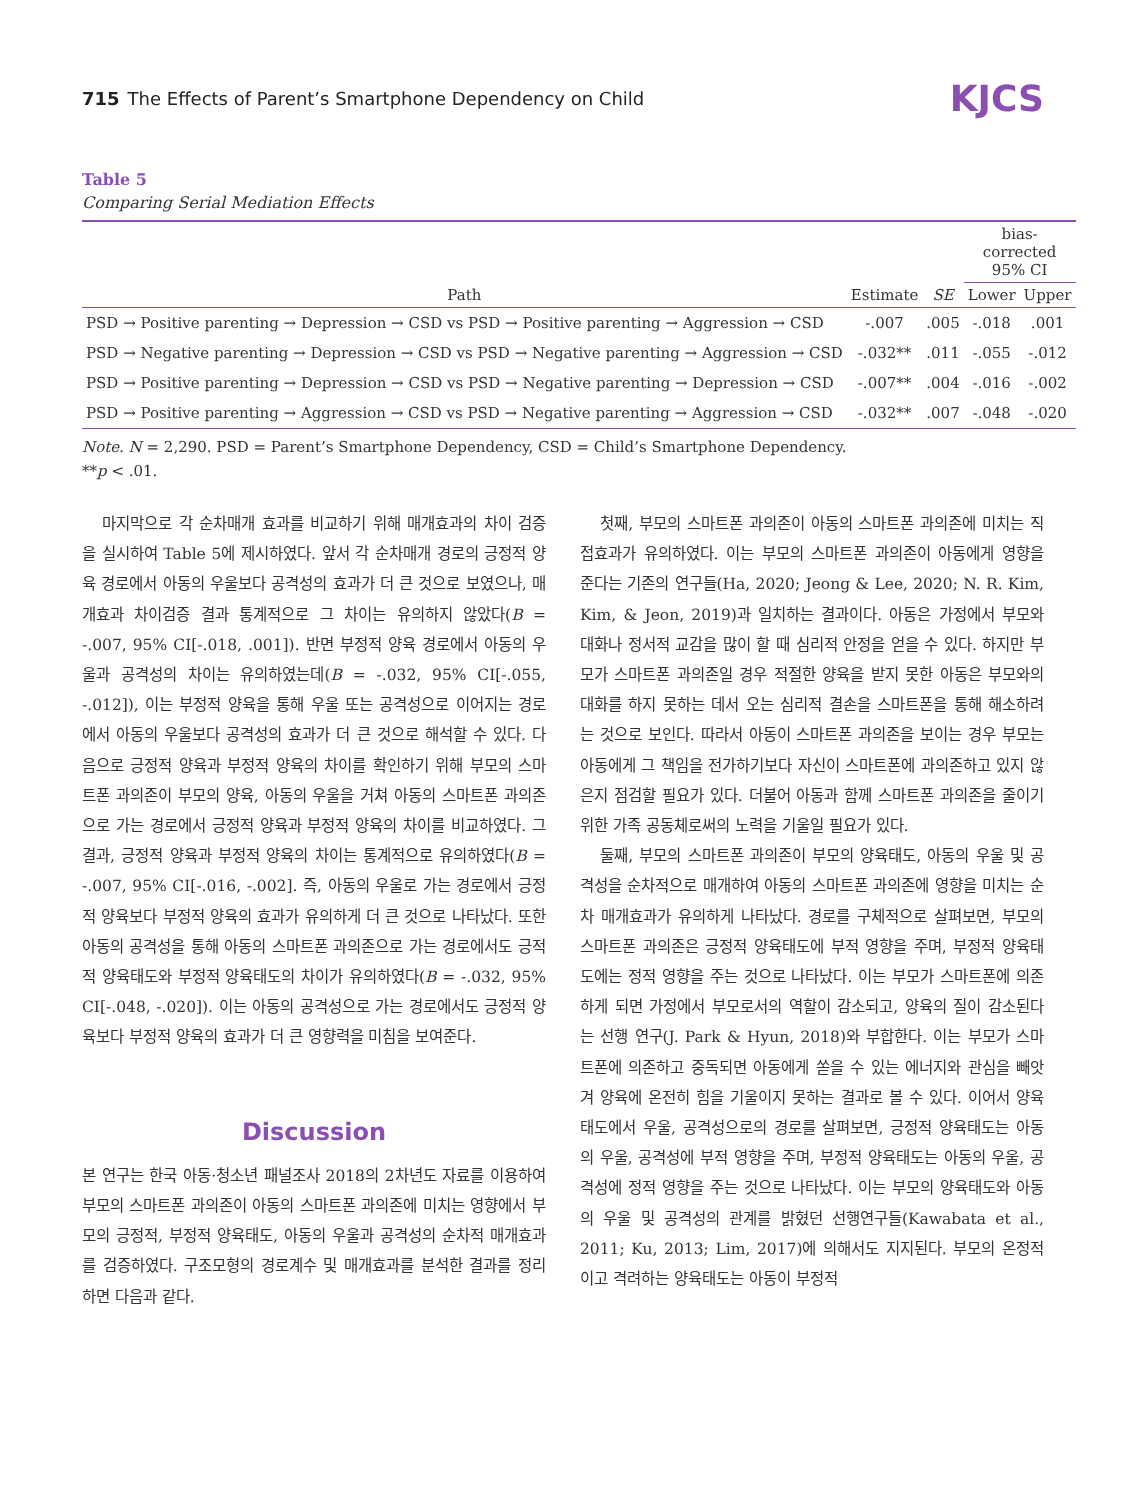715 The Effects of Parent’s Smartphone Dependency on Child
KJCS
Table 5
Comparing Serial Mediation Effects
| Path | Estimate | SE | bias-corrected 95% CI | |
| --- | --- | --- | --- | --- |
| | | | Lower | Upper |
| PSD → Positive parenting → Depression → CSD vs PSD → Positive parenting → Aggression → CSD | -.007 | .005 | -.018 | .001 |
| PSD → Negative parenting → Depression → CSD vs PSD → Negative parenting → Aggression → CSD | -.032** | .011 | -.055 | -.012 |
| PSD → Positive parenting → Depression → CSD vs PSD → Negative parenting → Depression → CSD | -.007** | .004 | -.016 | -.002 |
| PSD → Positive parenting → Aggression → CSD vs PSD → Negative parenting → Aggression → CSD | -.032** | .007 | -.048 | -.020 |
Note. N = 2,290. PSD = Parent’s Smartphone Dependency, CSD = Child’s Smartphone Dependency.
**p < .01.
마지막으로 각 순차매개 효과를 비교하기 위해 매개효과의 차이 검증을 실시하여 Table 5에 제시하였다. 앞서 각 순차매개 경로의 긍정적 양육 경로에서 아동의 우울보다 공격성의 효과가 더 큰 것으로 보였으나, 매개효과 차이검증 결과 통계적으로 그 차이는 유의하지 않았다(B = -.007, 95% CI[-.018, .001]). 반면 부정적 양육 경로에서 아동의 우울과 공격성의 차이는 유의하였는데(B = -.032, 95% CI[-.055, -.012]), 이는 부정적 양육을 통해 우울 또는 공격성으로 이어지는 경로에서 아동의 우울보다 공격성의 효과가 더 큰 것으로 해석할 수 있다. 다음으로 긍정적 양육과 부정적 양육의 차이를 확인하기 위해 부모의 스마트폰 과의존이 부모의 양육, 아동의 우울을 거쳐 아동의 스마트폰 과의존으로 가는 경로에서 긍정적 양육과 부정적 양육의 차이를 비교하였다. 그 결과, 긍정적 양육과 부정적 양육의 차이는 통계적으로 유의하였다(B = -.007, 95% CI[-.016, -.002]. 즉, 아동의 우울로 가는 경로에서 긍정적 양육보다 부정적 양육의 효과가 유의하게 더 큰 것으로 나타났다. 또한 아동의 공격성을 통해 아동의 스마트폰 과의존으로 가는 경로에서도 긍적적 양육태도와 부정적 양육태도의 차이가 유의하였다(B = -.032, 95% CI[-.048, -.020]). 이는 아동의 공격성으로 가는 경로에서도 긍정적 양육보다 부정적 양육의 효과가 더 큰 영향력을 미침을 보여준다.
Discussion
본 연구는 한국 아동·청소년 패널조사 2018의 2차년도 자료를 이용하여 부모의 스마트폰 과의존이 아동의 스마트폰 과의존에 미치는 영향에서 부모의 긍정적, 부정적 양육태도, 아동의 우울과 공격성의 순차적 매개효과를 검증하였다. 구조모형의 경로계수 및 매개효과를 분석한 결과를 정리하면 다음과 같다.
첫째, 부모의 스마트폰 과의존이 아동의 스마트폰 과의존에 미치는 직접효과가 유의하였다. 이는 부모의 스마트폰 과의존이 아동에게 영향을 준다는 기존의 연구들(Ha, 2020; Jeong & Lee, 2020; N. R. Kim, Kim, & Jeon, 2019)과 일치하는 결과이다. 아동은 가정에서 부모와 대화나 정서적 교감을 많이 할 때 심리적 안정을 얻을 수 있다. 하지만 부모가 스마트폰 과의존일 경우 적절한 양육을 받지 못한 아동은 부모와의 대화를 하지 못하는 데서 오는 심리적 결손을 스마트폰을 통해 해소하려는 것으로 보인다. 따라서 아동이 스마트폰 과의존을 보이는 경우 부모는 아동에게 그 책임을 전가하기보다 자신이 스마트폰에 과의존하고 있지 않은지 점검할 필요가 있다. 더불어 아동과 함께 스마트폰 과의존을 줄이기 위한 가족 공동체로써의 노력을 기울일 필요가 있다.
둘째, 부모의 스마트폰 과의존이 부모의 양육태도, 아동의 우울 및 공격성을 순차적으로 매개하여 아동의 스마트폰 과의존에 영향을 미치는 순차 매개효과가 유의하게 나타났다. 경로를 구체적으로 살펴보면, 부모의 스마트폰 과의존은 긍정적 양육태도에 부적 영향을 주며, 부정적 양육태도에는 정적 영향을 주는 것으로 나타났다. 이는 부모가 스마트폰에 의존하게 되면 가정에서 부모로서의 역할이 감소되고, 양육의 질이 감소된다는 선행 연구(J. Park & Hyun, 2018)와 부합한다. 이는 부모가 스마트폰에 의존하고 중독되면 아동에게 쏟을 수 있는 에너지와 관심을 빼앗겨 양육에 온전히 힘을 기울이지 못하는 결과로 볼 수 있다. 이어서 양육태도에서 우울, 공격성으로의 경로를 살펴보면, 긍정적 양육태도는 아동의 우울, 공격성에 부적 영향을 주며, 부정적 양육태도는 아동의 우울, 공격성에 정적 영향을 주는 것으로 나타났다. 이는 부모의 양육태도와 아동의 우울 및 공격성의 관계를 밝혔던 선행연구들(Kawabata et al., 2011; Ku, 2013; Lim, 2017)에 의해서도 지지된다. 부모의 온정적이고 격려하는 양육태도는 아동이 부정적